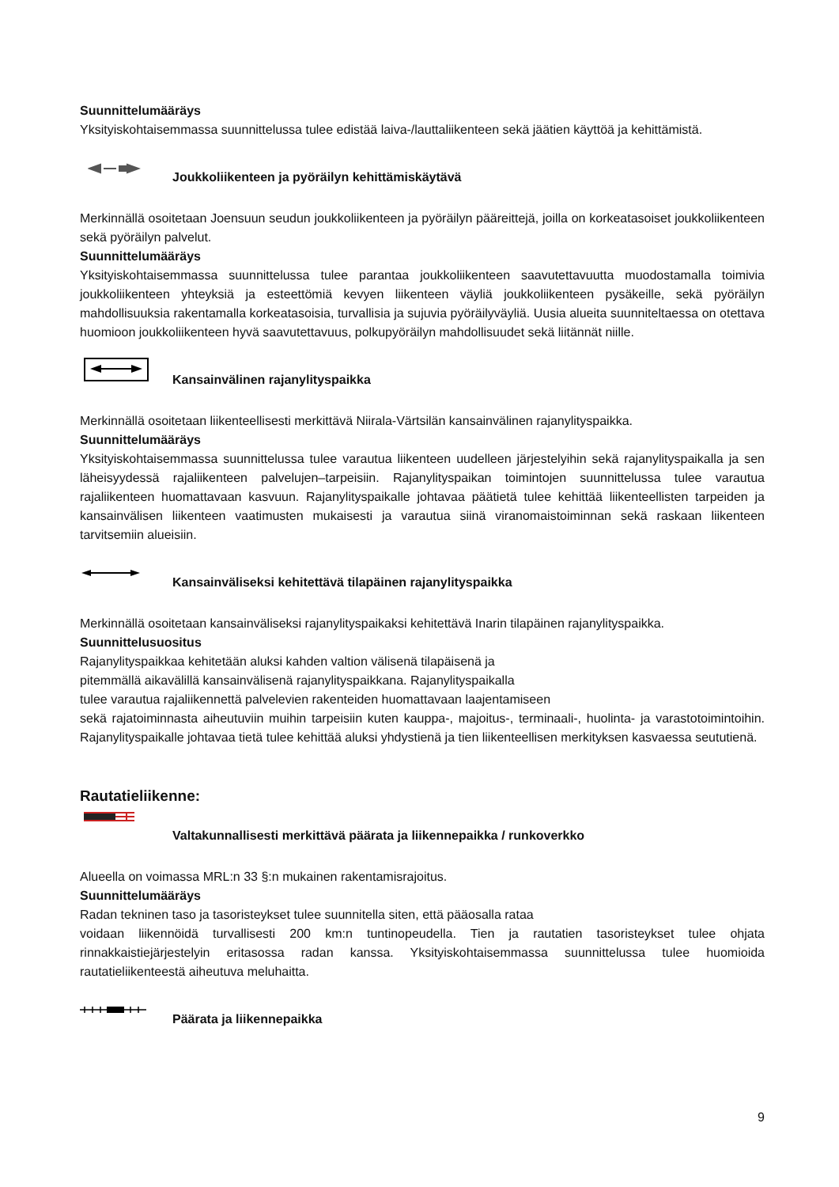Suunnittelumääräys
Yksityiskohtaisemmassa suunnittelussa tulee edistää laiva-/lauttaliikenteen sekä jäätien käyttöä ja kehittämistä.
Joukkoliikenteen ja pyöräilyn kehittämiskäytävä
Merkinnällä osoitetaan Joensuun seudun joukkoliikenteen ja pyöräilyn pääreittejä, joilla on korkeatasoiset joukkoliikenteen sekä pyöräilyn palvelut.
Suunnittelumääräys
Yksityiskohtaisemmassa suunnittelussa tulee parantaa joukkoliikenteen saavutettavuutta muodostamalla toimivia joukkoliikenteen yhteyksiä ja esteettömiä kevyen liikenteen väyliä joukkoliikenteen pysäkeille, sekä pyöräilyn mahdollisuuksia rakentamalla korkeatasoisia, turvallisia ja sujuvia pyöräilyväyliä. Uusia alueita suunniteltaessa on otettava huomioon joukkoliikenteen hyvä saavutettavuus, polkupyöräilyn mahdollisuudet sekä liitännät niille.
Kansainvälinen rajanylityspaikka
Merkinnällä osoitetaan liikenteellisesti merkittävä Niirala-Värtsilän kansainvälinen rajanylityspaikka.
Suunnittelumääräys
Yksityiskohtaisemmassa suunnittelussa tulee varautua liikenteen uudelleen järjestelyihin sekä rajanylityspaikalla ja sen läheisyydessä rajaliikenteen palvelujen–tarpeisiin. Rajanylityspaikan toimintojen suunnittelussa tulee varautua rajaliikenteen huomattavaan kasvuun. Rajanylityspaikalle johtavaa päätietä tulee kehittää liikenteellisten tarpeiden ja kansainvälisen liikenteen vaatimusten mukaisesti ja varautua siinä viranomaistoiminnan sekä raskaan liikenteen tarvitsemiin alueisiin.
Kansainväliseksi kehitettävä tilapäinen rajanylityspaikka
Merkinnällä osoitetaan kansainväliseksi rajanylityspaikaksi kehitettävä Inarin tilapäinen rajanylityspaikka.
Suunnittelusuositus
Rajanylityspaikkaa kehitetään aluksi kahden valtion välisenä tilapäisenä ja
pitemmällä aikavälillä kansainvälisenä rajanylityspaikkana. Rajanylityspaikalla
tulee varautua rajaliikennettä palvelevien rakenteiden huomattavaan laajentamiseen
sekä rajatoiminnasta aiheutuviin muihin tarpeisiin kuten kauppa-, majoitus-, terminaali-, huolinta- ja varastotoimintoihin. Rajanylityspaikalle johtavaa tietä tulee kehittää aluksi yhdystienä ja tien liikenteellisen merkityksen kasvaessa seututienä.
Rautatieliikenne:
Valtakunnallisesti merkittävä päärata ja liikennepaikka / runkoverkko
Alueella on voimassa MRL:n 33 §:n mukainen rakentamisrajoitus.
Suunnittelumääräys
Radan tekninen taso ja tasoristeykset tulee suunnitella siten, että pääosalla rataa
voidaan liikennöidä turvallisesti 200 km:n tuntinopeudella. Tien ja rautatien tasoristeykset tulee ohjata rinnakkaistiejärjestelyin eritasossa radan kanssa. Yksityiskohtaisemmassa suunnittelussa tulee huomioida rautatieliikenteestä aiheutuva meluhaitta.
Päärata ja liikennepaikka
9